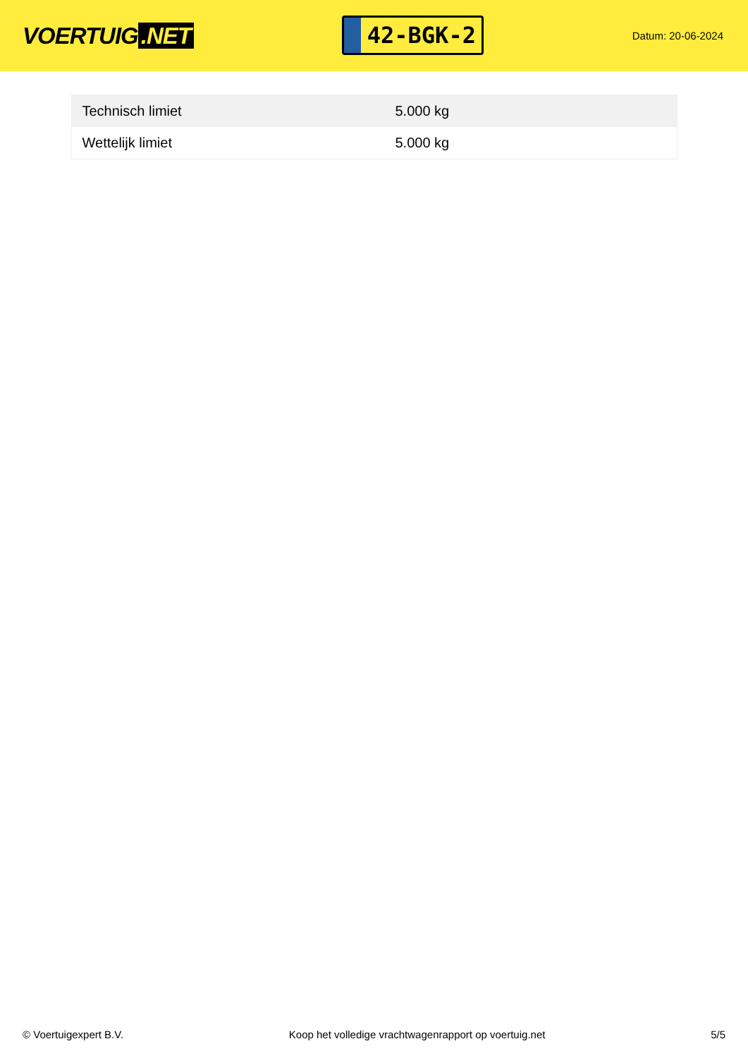VOERTUIG.NET
42-BGK-2
Datum: 20-06-2024
| Technisch limiet | 5.000 kg |
| Wettelijk limiet | 5.000 kg |
© Voertuigexpert B.V. Koop het volledige vrachtwagenrapport op voertuig.net 5/5